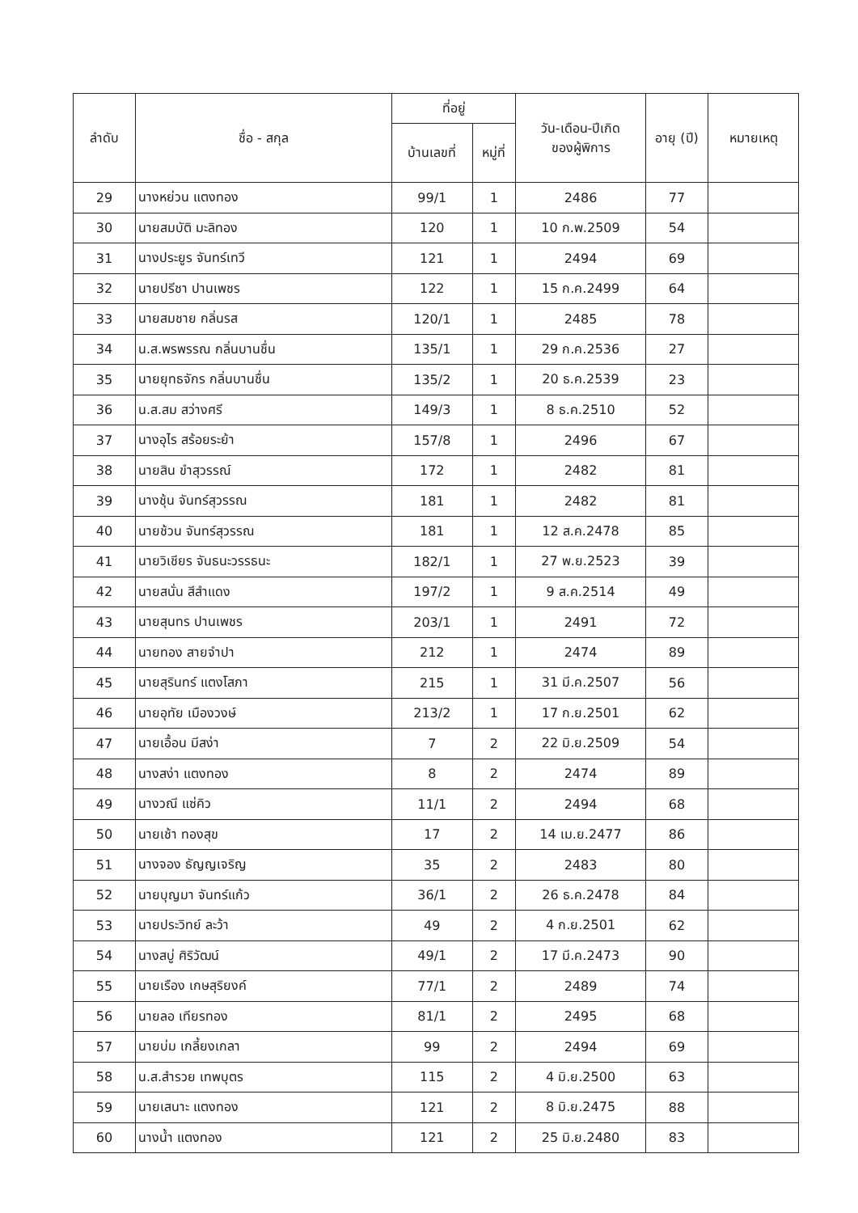| ลำดับ | ชื่อ - สกุล | ที่อยู่ | | วัน-เดือน-ปีเกิด ของผู้พิการ | อายุ (ปี) | หมายเหตุ |
| --- | --- | --- | --- | --- | --- | --- |
| | | บ้านเลขที่ | หมู่ที่ | | | |
| 29 | นางหย่วน แตงทอง | 99/1 | 1 | 2486 | 77 | |
| 30 | นายสมบัติ มะลิทอง | 120 | 1 | 10 ก.พ.2509 | 54 | |
| 31 | นางประยูร จันทร์เทวี | 121 | 1 | 2494 | 69 | |
| 32 | นายปรีชา ปานเพชร | 122 | 1 | 15 ก.ค.2499 | 64 | |
| 33 | นายสมชาย กลิ่นรส | 120/1 | 1 | 2485 | 78 | |
| 34 | น.ส.พรพรรณ กลิ่นบานชื่น | 135/1 | 1 | 29 ก.ค.2536 | 27 | |
| 35 | นายยุทธจักร กลิ่นบานชื่น | 135/2 | 1 | 20 ธ.ค.2539 | 23 | |
| 36 | น.ส.สม สว่างศรี | 149/3 | 1 | 8 ธ.ค.2510 | 52 | |
| 37 | นางอุไร สร้อยระย้า | 157/8 | 1 | 2496 | 67 | |
| 38 | นายสิน ขำสุวรรณ์ | 172 | 1 | 2482 | 81 | |
| 39 | นางชุ้น จันทร์สุวรรณ | 181 | 1 | 2482 | 81 | |
| 40 | นายช้วน จันทร์สุวรรณ | 181 | 1 | 12 ส.ค.2478 | 85 | |
| 41 | นายวิเชียร จันธนะวรรธนะ | 182/1 | 1 | 27 พ.ย.2523 | 39 | |
| 42 | นายสนั่น สีสำแดง | 197/2 | 1 | 9 ส.ค.2514 | 49 | |
| 43 | นายสุนทร ปานเพชร | 203/1 | 1 | 2491 | 72 | |
| 44 | นายทอง สายจำปา | 212 | 1 | 2474 | 89 | |
| 45 | นายสุรินทร์ แตงโสภา | 215 | 1 | 31 มี.ค.2507 | 56 | |
| 46 | นายอุทัย เมืองวงษ์ | 213/2 | 1 | 17 ก.ย.2501 | 62 | |
| 47 | นายเอื้อน มีสง่า | 7 | 2 | 22 มิ.ย.2509 | 54 | |
| 48 | นางสง่า แตงทอง | 8 | 2 | 2474 | 89 | |
| 49 | นางวณี แซ่คิว | 11/1 | 2 | 2494 | 68 | |
| 50 | นายเช้า ทองสุข | 17 | 2 | 14 เม.ย.2477 | 86 | |
| 51 | นางจอง ธัญญเจริญ | 35 | 2 | 2483 | 80 | |
| 52 | นายบุญมา จันทร์แก้ว | 36/1 | 2 | 26 ธ.ค.2478 | 84 | |
| 53 | นายประวิทย์ ละว้า | 49 | 2 | 4 ก.ย.2501 | 62 | |
| 54 | นางสบู่ ศิริวัฒน์ | 49/1 | 2 | 17 มี.ค.2473 | 90 | |
| 55 | นายเรือง เกษสุริยงค์ | 77/1 | 2 | 2489 | 74 | |
| 56 | นายลอ เทียรทอง | 81/1 | 2 | 2495 | 68 | |
| 57 | นายบ่ม เกลี้ยงเกลา | 99 | 2 | 2494 | 69 | |
| 58 | น.ส.สำรวย เทพบุตร | 115 | 2 | 4 มิ.ย.2500 | 63 | |
| 59 | นายเสนาะ แตงทอง | 121 | 2 | 8 มิ.ย.2475 | 88 | |
| 60 | นางน้ำ แตงทอง | 121 | 2 | 25 มิ.ย.2480 | 83 | |